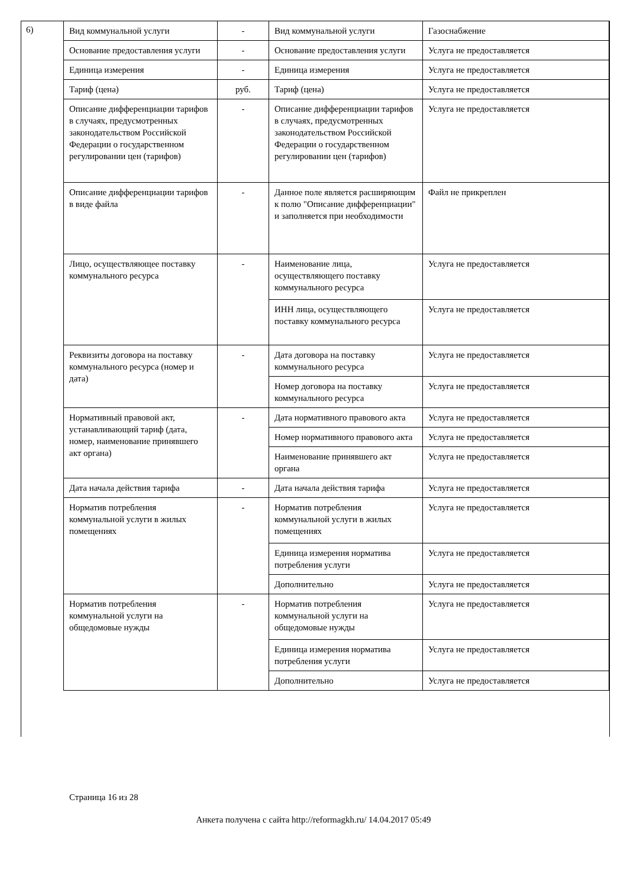6)
| Вид коммунальной услуги | - | Вид коммунальной услуги | Газоснабжение |
| Основание предоставления услуги | - | Основание предоставления услуги | Услуга не предоставляется |
| Единица измерения | - | Единица измерения | Услуга не предоставляется |
| Тариф (цена) | руб. | Тариф (цена) | Услуга не предоставляется |
| Описание дифференциации тарифов в случаях, предусмотренных законодательством Российской Федерации о государственном регулировании цен (тарифов) | - | Описание дифференциации тарифов в случаях, предусмотренных законодательством Российской Федерации о государственном регулировании цен (тарифов) | Услуга не предоставляется |
| Описание дифференциации тарифов в виде файла | - | Данное поле является расширяющим к полю "Описание дифференциации" и заполняется при необходимости | Файл не прикреплен |
| Лицо, осуществляющее поставку коммунального ресурса | - | Наименование лица, осуществляющего поставку коммунального ресурса | Услуга не предоставляется |
| | | ИНН лица, осуществляющего поставку коммунального ресурса | Услуга не предоставляется |
| Реквизиты договора на поставку коммунального ресурса (номер и дата) | - | Дата договора на поставку коммунального ресурса | Услуга не предоставляется |
| | | Номер договора на поставку коммунального ресурса | Услуга не предоставляется |
| Нормативный правовой акт, устанавливающий тариф (дата, номер, наименование принявшего акт органа) | - | Дата нормативного правового акта | Услуга не предоставляется |
| | | Номер нормативного правового акта | Услуга не предоставляется |
| | | Наименование принявшего акт органа | Услуга не предоставляется |
| Дата начала действия тарифа | - | Дата начала действия тарифа | Услуга не предоставляется |
| Норматив потребления коммунальной услуги в жилых помещениях | - | Норматив потребления коммунальной услуги в жилых помещениях | Услуга не предоставляется |
| | | Единица измерения норматива потребления услуги | Услуга не предоставляется |
| | | Дополнительно | Услуга не предоставляется |
| Норматив потребления коммунальной услуги на общедомовые нужды | - | Норматив потребления коммунальной услуги на общедомовые нужды | Услуга не предоставляется |
| | | Единица измерения норматива потребления услуги | Услуга не предоставляется |
| | | Дополнительно | Услуга не предоставляется |
Страница 16 из 28
Анкета получена с сайта http://reformagkh.ru/ 14.04.2017 05:49